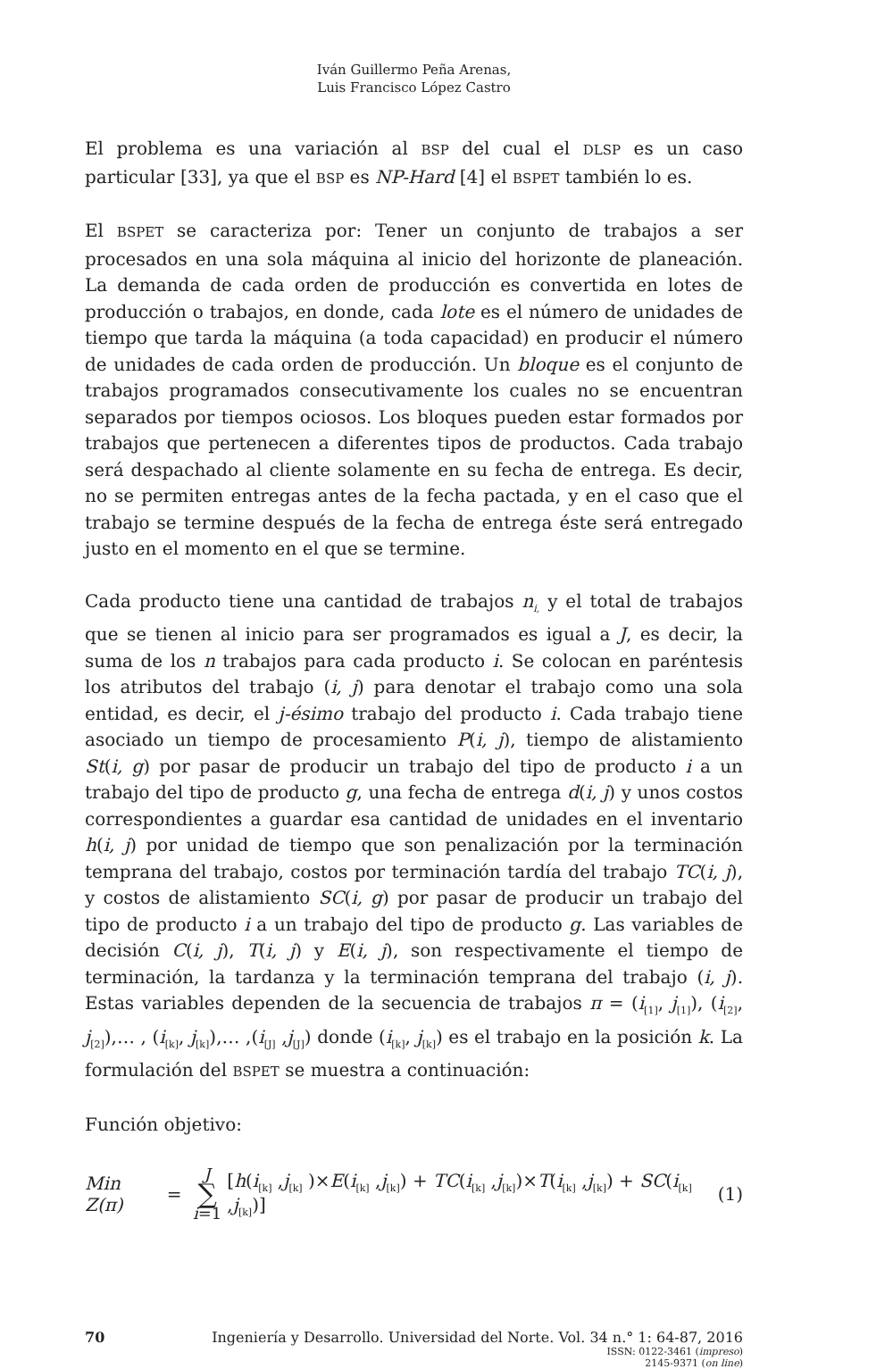Iván Guillermo Peña Arenas,
Luis Francisco López Castro
El problema es una variación al BSP del cual el DLSP es un caso particular [33], ya que el BSP es NP-Hard [4] el BSPET también lo es.
El BSPET se caracteriza por: Tener un conjunto de trabajos a ser procesados en una sola máquina al inicio del horizonte de planeación. La demanda de cada orden de producción es convertida en lotes de producción o trabajos, en donde, cada lote es el número de unidades de tiempo que tarda la máquina (a toda capacidad) en producir el número de unidades de cada orden de producción. Un bloque es el conjunto de trabajos programados consecutivamente los cuales no se encuentran separados por tiempos ociosos. Los bloques pueden estar formados por trabajos que pertenecen a diferentes tipos de productos. Cada trabajo será despachado al cliente solamente en su fecha de entrega. Es decir, no se permiten entregas antes de la fecha pactada, y en el caso que el trabajo se termine después de la fecha de entrega éste será entregado justo en el momento en el que se termine.
Cada producto tiene una cantidad de trabajos n<sub>i,</sub> y el total de trabajos que se tienen al inicio para ser programados es igual a J, es decir, la suma de los n trabajos para cada producto i. Se colocan en paréntesis los atributos del trabajo (i, j) para denotar el trabajo como una sola entidad, es decir, el j-ésimo trabajo del producto i. Cada trabajo tiene asociado un tiempo de procesamiento P(i, j), tiempo de alistamiento St(i, g) por pasar de producir un trabajo del tipo de producto i a un trabajo del tipo de producto g, una fecha de entrega d(i, j) y unos costos correspondientes a guardar esa cantidad de unidades en el inventario h(i, j) por unidad de tiempo que son penalización por la terminación temprana del trabajo, costos por terminación tardía del trabajo TC(i, j), y costos de alistamiento SC(i, g) por pasar de producir un trabajo del tipo de producto i a un trabajo del tipo de producto g. Las variables de decisión C(i, j), T(i, j) y E(i, j), son respectivamente el tiempo de terminación, la tardanza y la terminación temprana del trabajo (i, j). Estas variables dependen de la secuencia de trabajos π = (i<sub>[1]</sub>, j<sub>[1]</sub>), (i<sub>[2]</sub>, j<sub>[2]</sub>),… , (i<sub>[k]</sub>, j<sub>[k]</sub>),… ,(i<sub>[J]</sub> ,j<sub>[J]</sub>) donde (i<sub>[k]</sub>, j<sub>[k]</sub>) es el trabajo en la posición k. La formulación del BSPET se muestra a continuación:
Función objetivo:
Min Z(π) = J ∑ i=1 [h(i<sub>[k]</sub> ,j<sub>[k]</sub> )×E(i<sub>[k]</sub> ,j<sub>[k]</sub>) + TC(i<sub>[k]</sub> ,j<sub>[k]</sub>)×T(i<sub>[k]</sub> ,j<sub>[k]</sub>) + SC(i<sub>[k]</sub> ,j<sub>[k]</sub>)] (1)
70 Ingeniería y Desarrollo. Universidad del Norte. Vol. 34 n.° 1: 64-87, 2016
ISSN: 0122-3461 (impreso)
2145-9371 (on line)